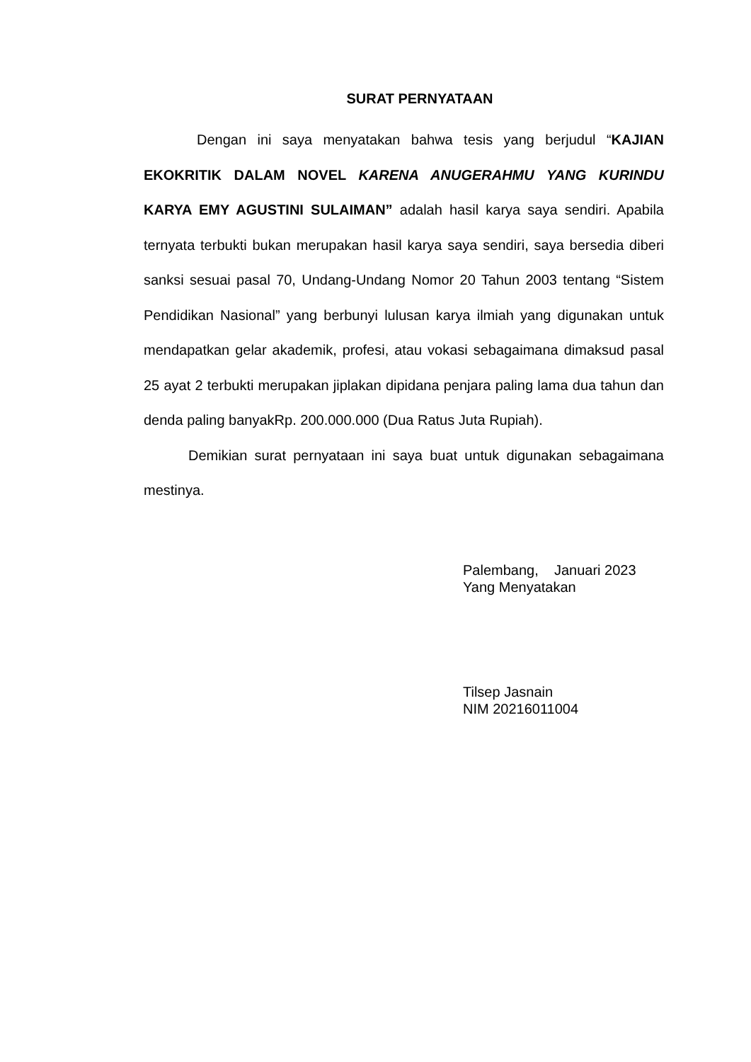SURAT PERNYATAAN
Dengan ini saya menyatakan bahwa tesis yang berjudul “KAJIAN EKOKRITIK DALAM NOVEL KARENA ANUGERAHMU YANG KURINDU KARYA EMY AGUSTINI SULAIMAN” adalah hasil karya saya sendiri. Apabila ternyata terbukti bukan merupakan hasil karya saya sendiri, saya bersedia diberi sanksi sesuai pasal 70, Undang-Undang Nomor 20 Tahun 2003 tentang “Sistem Pendidikan Nasional” yang berbunyi lulusan karya ilmiah yang digunakan untuk mendapatkan gelar akademik, profesi, atau vokasi sebagaimana dimaksud pasal 25 ayat 2 terbukti merupakan jiplakan dipidana penjara paling lama dua tahun dan denda paling banyakRp. 200.000.000 (Dua Ratus Juta Rupiah).
Demikian surat pernyataan ini saya buat untuk digunakan sebagaimana mestinya.
Palembang, Januari 2023
Yang Menyatakan
Tilsep Jasnain
NIM 20216011004